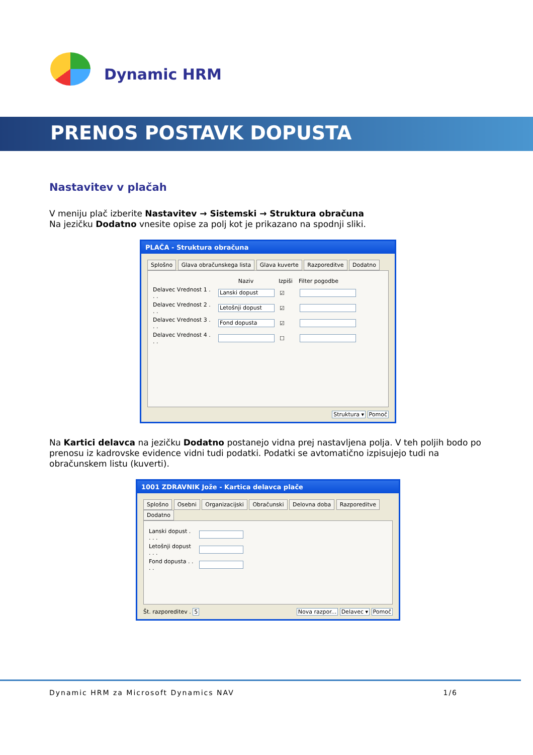Dynamic HRM
PRENOS POSTAVK DOPUSTA
Nastavitev v plačah
V meniju plač izberite Nastavitev → Sistemski → Struktura obračuna
Na jezičku Dodatno vnesite opise za polj kot je prikazano na spodnji sliki.
PLAČA - Struktura obračuna
Splošno Glava obračunskega lista Glava kuverte Razporeditve Dodatno
Naziv Izpiši Filter pogodbe
Delavec Vrednost 1 . . . Lanski dopust ☑
Delavec Vrednost 2 . . . Letošnji dopust ☑
Delavec Vrednost 3 . . . Fond dopusta ☑
Delavec Vrednost 4 . . . ☐
Struktura ▾ Pomoč
Na Kartici delavca na jezičku Dodatno postanejo vidna prej nastavljena polja. V teh poljih bodo po prenosu iz kadrovske evidence vidni tudi podatki. Podatki se avtomatično izpisujejo tudi na obračunskem listu (kuverti).
1001 ZDRAVNIK Jože - Kartica delavca plače
Splošno Osebni Organizacijski Obračunski Delovna doba Razporeditve Dodatno
Lanski dopust . . . .
Letošnji dopust . . .
Fond dopusta . . . .
Št. razporeditev . 5 Nova razpor... Delavec ▾ Pomoč
Dynamic HRM za Microsoft Dynamics NAV 1/6